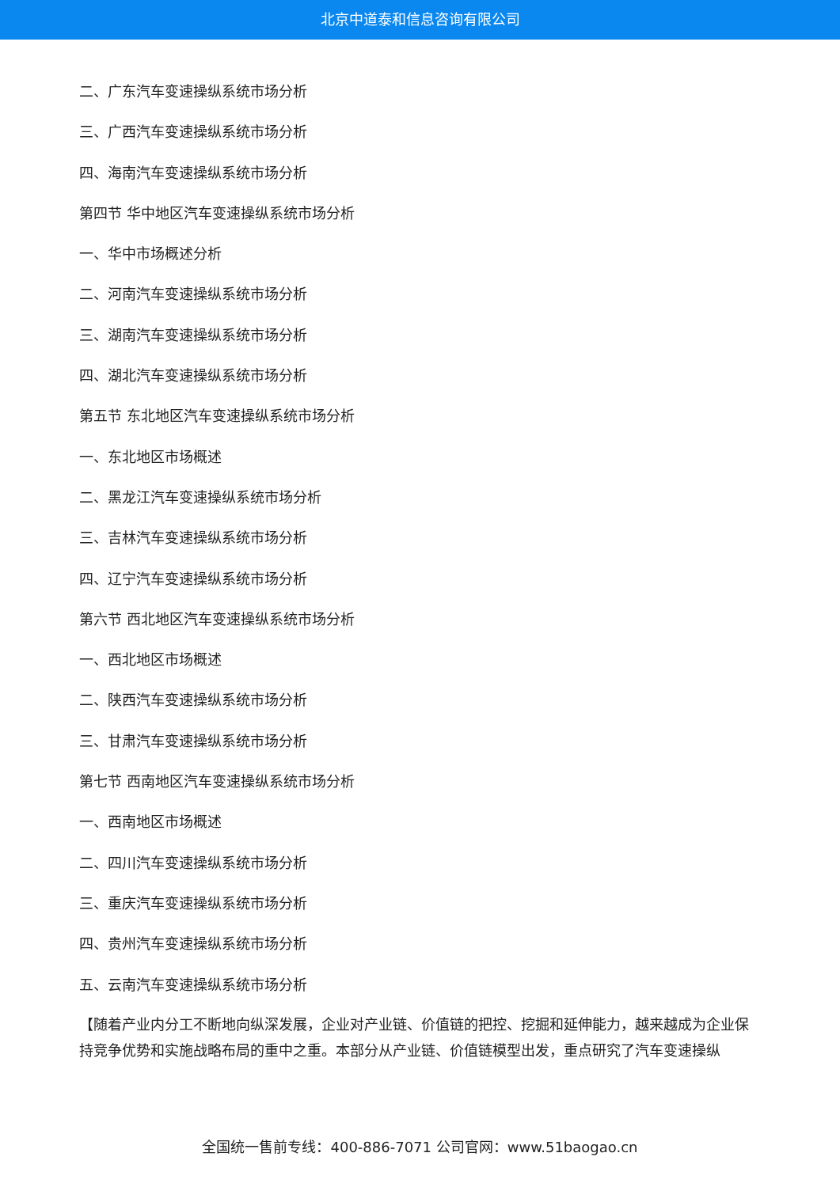北京中道泰和信息咨询有限公司
二、广东汽车变速操纵系统市场分析
三、广西汽车变速操纵系统市场分析
四、海南汽车变速操纵系统市场分析
第四节 华中地区汽车变速操纵系统市场分析
一、华中市场概述分析
二、河南汽车变速操纵系统市场分析
三、湖南汽车变速操纵系统市场分析
四、湖北汽车变速操纵系统市场分析
第五节 东北地区汽车变速操纵系统市场分析
一、东北地区市场概述
二、黑龙江汽车变速操纵系统市场分析
三、吉林汽车变速操纵系统市场分析
四、辽宁汽车变速操纵系统市场分析
第六节 西北地区汽车变速操纵系统市场分析
一、西北地区市场概述
二、陕西汽车变速操纵系统市场分析
三、甘肃汽车变速操纵系统市场分析
第七节 西南地区汽车变速操纵系统市场分析
一、西南地区市场概述
二、四川汽车变速操纵系统市场分析
三、重庆汽车变速操纵系统市场分析
四、贵州汽车变速操纵系统市场分析
五、云南汽车变速操纵系统市场分析
【随着产业内分工不断地向纵深发展，企业对产业链、价值链的把控、挖掘和延伸能力，越来越成为企业保持竞争优势和实施战略布局的重中之重。本部分从产业链、价值链模型出发，重点研究了汽车变速操纵
全国统一售前专线：400-886-7071 公司官网：www.51baogao.cn